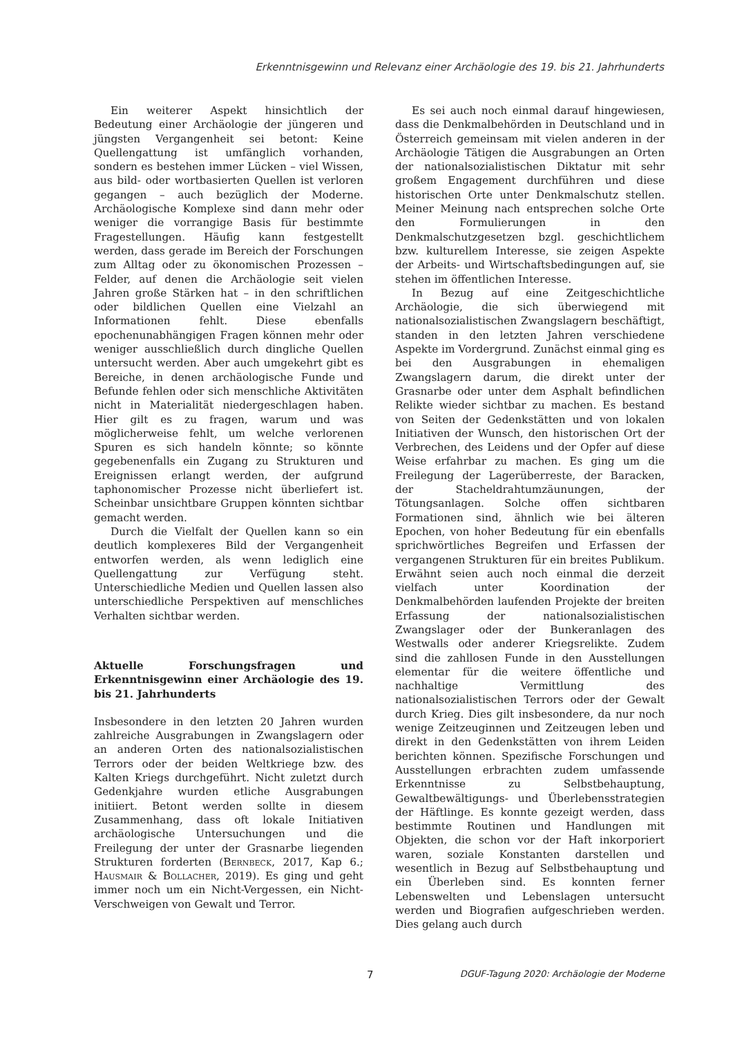Erkenntnisgewinn und Relevanz einer Archäologie des 19. bis 21. Jahrhunderts
Ein weiterer Aspekt hinsichtlich der Bedeutung einer Archäologie der jüngeren und jüngsten Vergangenheit sei betont: Keine Quellengattung ist umfänglich vorhanden, sondern es bestehen immer Lücken – viel Wissen, aus bild- oder wortbasierten Quellen ist verloren gegangen – auch bezüglich der Moderne. Archäologische Komplexe sind dann mehr oder weniger die vorrangige Basis für bestimmte Fragestellungen. Häufig kann festgestellt werden, dass gerade im Bereich der Forschungen zum Alltag oder zu ökonomischen Prozessen – Felder, auf denen die Archäologie seit vielen Jahren große Stärken hat – in den schriftlichen oder bildlichen Quellen eine Vielzahl an Informationen fehlt. Diese ebenfalls epochenunabhängigen Fragen können mehr oder weniger ausschließlich durch dingliche Quellen untersucht werden. Aber auch umgekehrt gibt es Bereiche, in denen archäologische Funde und Befunde fehlen oder sich menschliche Aktivitäten nicht in Materialität niedergeschlagen haben. Hier gilt es zu fragen, warum und was möglicherweise fehlt, um welche verlorenen Spuren es sich handeln könnte; so könnte gegebenenfalls ein Zugang zu Strukturen und Ereignissen erlangt werden, der aufgrund taphonomischer Prozesse nicht überliefert ist. Scheinbar unsichtbare Gruppen könnten sichtbar gemacht werden.
Durch die Vielfalt der Quellen kann so ein deutlich komplexeres Bild der Vergangenheit entworfen werden, als wenn lediglich eine Quellengattung zur Verfügung steht. Unterschiedliche Medien und Quellen lassen also unterschiedliche Perspektiven auf menschliches Verhalten sichtbar werden.
Aktuelle Forschungsfragen und Erkenntnisgewinn einer Archäologie des 19. bis 21. Jahrhunderts
Insbesondere in den letzten 20 Jahren wurden zahlreiche Ausgrabungen in Zwangslagern oder an anderen Orten des nationalsozialistischen Terrors oder der beiden Weltkriege bzw. des Kalten Kriegs durchgeführt. Nicht zuletzt durch Gedenkjahre wurden etliche Ausgrabungen initiiert. Betont werden sollte in diesem Zusammenhang, dass oft lokale Initiativen archäologische Untersuchungen und die Freilegung der unter der Grasnarbe liegenden Strukturen forderten (Bernbeck, 2017, Kap 6.; Hausmair & Bollacher, 2019). Es ging und geht immer noch um ein Nicht-Vergessen, ein Nicht-Verschweigen von Gewalt und Terror.
Es sei auch noch einmal darauf hingewiesen, dass die Denkmalbehörden in Deutschland und in Österreich gemeinsam mit vielen anderen in der Archäologie Tätigen die Ausgrabungen an Orten der nationalsozialistischen Diktatur mit sehr großem Engagement durchführen und diese historischen Orte unter Denkmalschutz stellen. Meiner Meinung nach entsprechen solche Orte den Formulierungen in den Denkmalschutzgesetzen bzgl. geschichtlichem bzw. kulturellem Interesse, sie zeigen Aspekte der Arbeits- und Wirtschaftsbedingungen auf, sie stehen im öffentlichen Interesse.
In Bezug auf eine Zeitgeschichtliche Archäologie, die sich überwiegend mit nationalsozialistischen Zwangslagern beschäftigt, standen in den letzten Jahren verschiedene Aspekte im Vordergrund. Zunächst einmal ging es bei den Ausgrabungen in ehemaligen Zwangslagern darum, die direkt unter der Grasnarbe oder unter dem Asphalt befindlichen Relikte wieder sichtbar zu machen. Es bestand von Seiten der Gedenkstätten und von lokalen Initiativen der Wunsch, den historischen Ort der Verbrechen, des Leidens und der Opfer auf diese Weise erfahrbar zu machen. Es ging um die Freilegung der Lagerüberreste, der Baracken, der Stacheldrahtumzäunungen, der Tötungsanlagen. Solche offen sichtbaren Formationen sind, ähnlich wie bei älteren Epochen, von hoher Bedeutung für ein ebenfalls sprichwörtliches Begreifen und Erfassen der vergangenen Strukturen für ein breites Publikum. Erwähnt seien auch noch einmal die derzeit vielfach unter Koordination der Denkmalbehörden laufenden Projekte der breiten Erfassung der nationalsozialistischen Zwangslager oder der Bunkeranlagen des Westwalls oder anderer Kriegsrelikte. Zudem sind die zahllosen Funde in den Ausstellungen elementar für die weitere öffentliche und nachhaltige Vermittlung des nationalsozialistischen Terrors oder der Gewalt durch Krieg. Dies gilt insbesondere, da nur noch wenige Zeitzeuginnen und Zeitzeugen leben und direkt in den Gedenkstätten von ihrem Leiden berichten können. Spezifische Forschungen und Ausstellungen erbrachten zudem umfassende Erkenntnisse zu Selbstbehauptung, Gewaltbewältigungs- und Überlebensstrategien der Häftlinge. Es konnte gezeigt werden, dass bestimmte Routinen und Handlungen mit Objekten, die schon vor der Haft inkorporiert waren, soziale Konstanten darstellen und wesentlich in Bezug auf Selbstbehauptung und ein Überleben sind. Es konnten ferner Lebenswelten und Lebenslagen untersucht werden und Biografien aufgeschrieben werden. Dies gelang auch durch
7 DGUF-Tagung 2020: Archäologie der Moderne